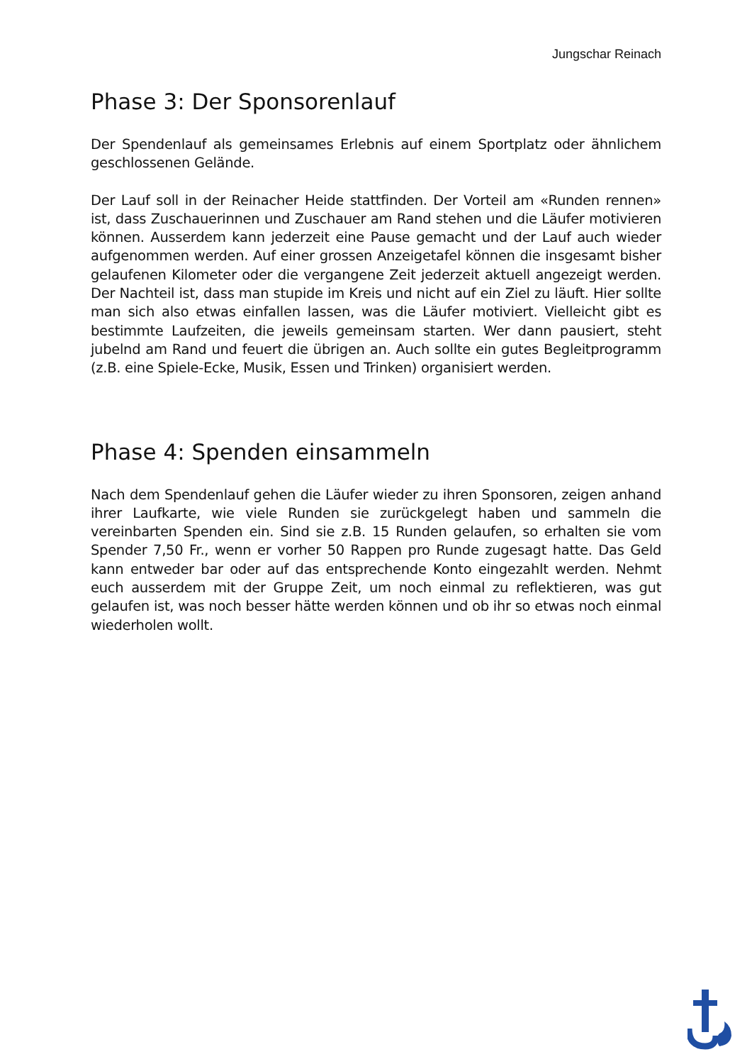Jungschar Reinach
Phase 3: Der Sponsorenlauf
Der Spendenlauf als gemeinsames Erlebnis auf einem Sportplatz oder ähnlichem geschlossenen Gelände.
Der Lauf soll in der Reinacher Heide stattfinden. Der Vorteil am «Runden rennen» ist, dass Zuschauerinnen und Zuschauer am Rand stehen und die Läufer motivieren können. Ausserdem kann jederzeit eine Pause gemacht und der Lauf auch wieder aufgenommen werden. Auf einer grossen Anzeigetafel können die insgesamt bisher gelaufenen Kilometer oder die vergangene Zeit jederzeit aktuell angezeigt werden. Der Nachteil ist, dass man stupide im Kreis und nicht auf ein Ziel zu läuft. Hier sollte man sich also etwas einfallen lassen, was die Läufer motiviert. Vielleicht gibt es bestimmte Laufzeiten, die jeweils gemeinsam starten. Wer dann pausiert, steht jubelnd am Rand und feuert die übrigen an. Auch sollte ein gutes Begleitprogramm (z.B. eine Spiele-Ecke, Musik, Essen und Trinken) organisiert werden.
Phase 4: Spenden einsammeln
Nach dem Spendenlauf gehen die Läufer wieder zu ihren Sponsoren, zeigen anhand ihrer Laufkarte, wie viele Runden sie zurückgelegt haben und sammeln die vereinbarten Spenden ein. Sind sie z.B. 15 Runden gelaufen, so erhalten sie vom Spender 7,50 Fr., wenn er vorher 50 Rappen pro Runde zugesagt hatte. Das Geld kann entweder bar oder auf das entsprechende Konto eingezahlt werden. Nehmt euch ausserdem mit der Gruppe Zeit, um noch einmal zu reflektieren, was gut gelaufen ist, was noch besser hätte werden können und ob ihr so etwas noch einmal wiederholen wollt.